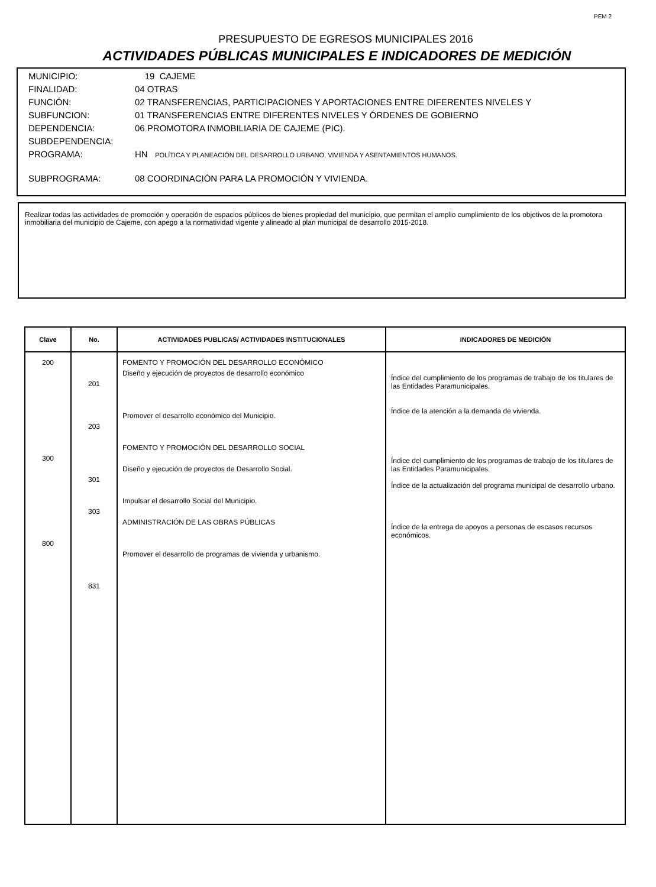PEM 2
PRESUPUESTO DE EGRESOS MUNICIPALES 2016
ACTIVIDADES PÚBLICAS MUNICIPALES E INDICADORES DE MEDICIÓN
MUNICIPIO: 19 CAJEME
FINALIDAD: 04 OTRAS
FUNCIÓN: 02 TRANSFERENCIAS, PARTICIPACIONES Y APORTACIONES ENTRE DIFERENTES NIVELES Y
SUBFUNCION: 01 TRANSFERENCIAS ENTRE DIFERENTES NIVELES Y ÓRDENES DE GOBIERNO
DEPENDENCIA: 06 PROMOTORA INMOBILIARIA DE CAJEME (PIC).
SUBDEPENDENCIA:
PROGRAMA: HN POLÍTICA Y PLANEACIÓN DEL DESARROLLO URBANO, VIVIENDA Y ASENTAMIENTOS HUMANOS.
SUBPROGRAMA: 08 COORDINACIÓN PARA LA PROMOCIÓN Y VIVIENDA.
Realizar todas las actividades de promoción y operación de espacios públicos de bienes propiedad del municipio, que permitan el amplio cumplimiento de los objetivos de la promotora inmobiliaria del municipio de Cajeme, con apego a la normatividad vigente y alineado al plan municipal de desarrollo 2015-2018.
| Clave | No. | ACTIVIDADES PUBLICAS/ ACTIVIDADES INSTITUCIONALES | INDICADORES DE MEDICIÓN |
| --- | --- | --- | --- |
| 200 300 800 | 201 203 301 303 831 | FOMENTO Y PROMOCIÓN DEL DESARROLLO ECONÓMICO Diseño y ejecución de proyectos de desarrollo económico Promover el desarrollo económico del Municipio. FOMENTO Y PROMOCIÓN DEL DESARROLLO SOCIAL Diseño y ejecución de proyectos de Desarrollo Social. Impulsar el desarrollo Social del Municipio. ADMINISTRACIÓN DE LAS OBRAS PÚBLICAS Promover el desarrollo de programas de vivienda y urbanismo. | Índice del cumplimiento de los programas de trabajo de los titulares de las Entidades Paramunicipales. Índice de la atención a la demanda de vivienda. Índice del cumplimiento de los programas de trabajo de los titulares de las Entidades Paramunicipales. Índice de la actualización del programa municipal de desarrollo urbano. Índice de la entrega de apoyos a personas de escasos recursos económicos. |